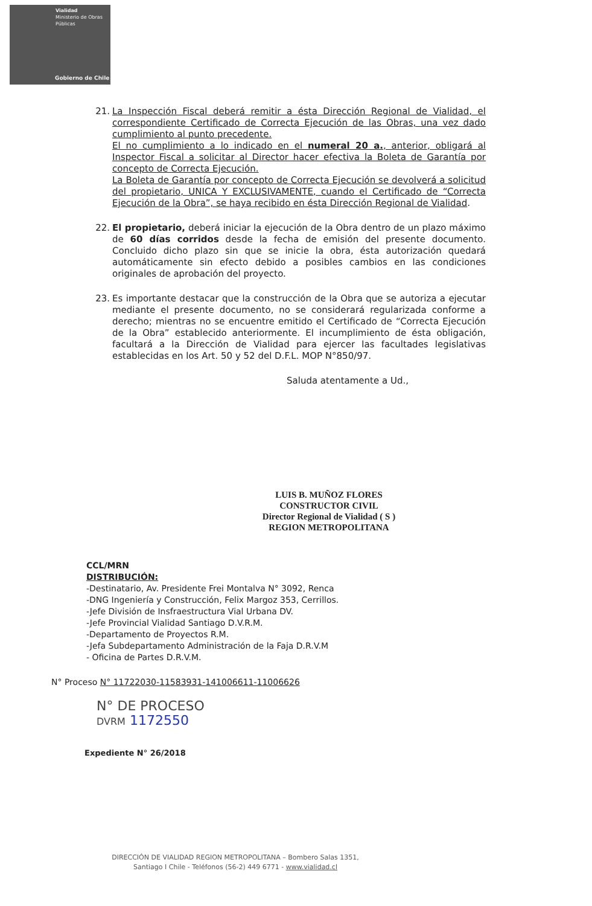Vialidad
Ministerio de Obras
Públicas
Gobierno de Chile
21. La Inspección Fiscal deberá remitir a ésta Dirección Regional de Vialidad, el correspondiente Certificado de Correcta Ejecución de las Obras, una vez dado cumplimiento al punto precedente.
El no cumplimiento a lo indicado en el numeral 20 a., anterior, obligará al Inspector Fiscal a solicitar al Director hacer efectiva la Boleta de Garantía por concepto de Correcta Ejecución.
La Boleta de Garantía por concepto de Correcta Ejecución se devolverá a solicitud del propietario, UNICA Y EXCLUSIVAMENTE, cuando el Certificado de “Correcta Ejecución de la Obra”, se haya recibido en ésta Dirección Regional de Vialidad.
22. El propietario, deberá iniciar la ejecución de la Obra dentro de un plazo máximo de 60 días corridos desde la fecha de emisión del presente documento. Concluido dicho plazo sin que se inicie la obra, ésta autorización quedará automáticamente sin efecto debido a posibles cambios en las condiciones originales de aprobación del proyecto.
23. Es importante destacar que la construcción de la Obra que se autoriza a ejecutar mediante el presente documento, no se considerará regularizada conforme a derecho; mientras no se encuentre emitido el Certificado de “Correcta Ejecución de la Obra” establecido anteriormente. El incumplimiento de ésta obligación, facultará a la Dirección de Vialidad para ejercer las facultades legislativas establecidas en los Art. 50 y 52 del D.F.L. MOP N°850/97.
Saluda atentamente a Ud.,
LUIS B. MUÑOZ FLORES
CONSTRUCTOR CIVIL
Director Regional de Vialidad ( S )
REGION METROPOLITANA
CCL/MRN
DISTRIBUCIÓN:
-Destinatario, Av. Presidente Frei Montalva N° 3092, Renca
-DNG Ingeniería y Construcción, Felix Margoz 353, Cerrillos.
-Jefe División de Insfraestructura Vial Urbana DV.
-Jefe Provincial Vialidad Santiago D.V.R.M.
-Departamento de Proyectos R.M.
-Jefa Subdepartamento Administración de la Faja D.R.V.M
- Oficina de Partes D.R.V.M.
N° Proceso N° 11722030-11583931-141006611-11006626
N° DE PROCESO
DVRM 1172550
Expediente N° 26/2018
DIRECCIÓN DE VIALIDAD REGION METROPOLITANA – Bombero Salas 1351,
Santiago I Chile - Teléfonos (56-2) 449 6771 - www.vialidad.cl